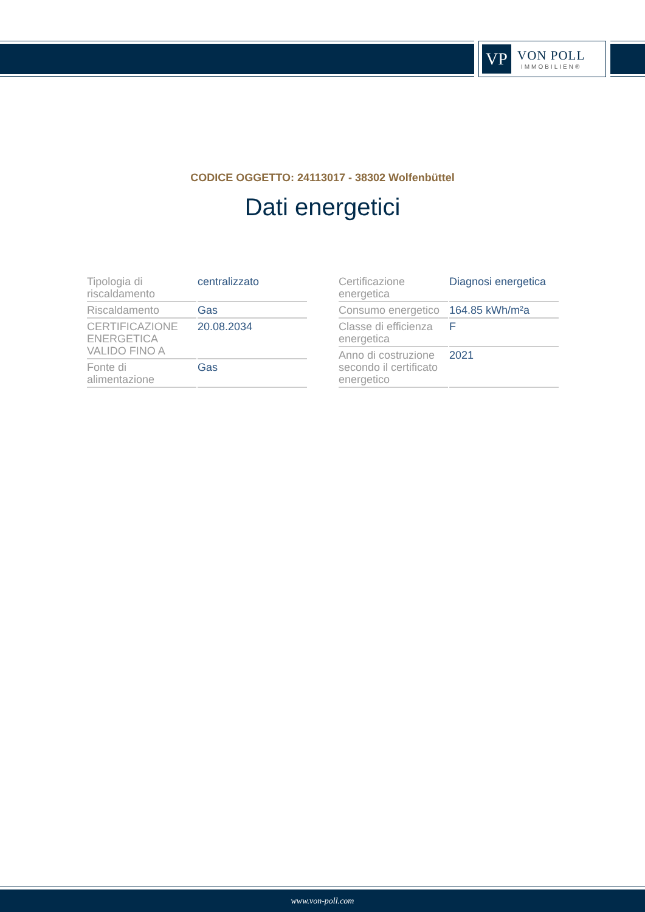VP
VON POLL
IMMOBILIEN®
CODICE OGGETTO: 24113017 - 38302 Wolfenbüttel
Dati energetici
| Tipologia di riscaldamento | centralizzato |
| Riscaldamento | Gas |
| CERTIFICAZIONE ENERGETICA VALIDO FINO A | 20.08.2034 |
| Fonte di alimentazione | Gas |
| Certificazione energetica | Diagnosi energetica |
| Consumo energetico | 164.85 kWh/m²a |
| Classe di efficienza energetica | F |
| Anno di costruzione secondo il certificato energetico | 2021 |
www.von-poll.com